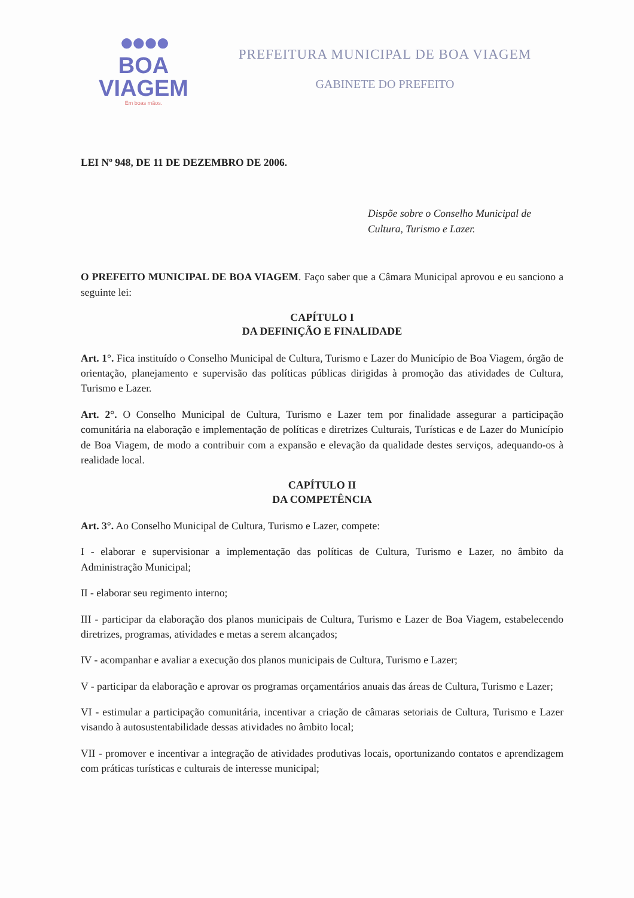●●●●
BOA VIAGEM
Em boas mãos.
PREFEITURA MUNICIPAL DE BOA VIAGEM
GABINETE DO PREFEITO
LEI Nº 948, DE 11 DE DEZEMBRO DE 2006.
Dispõe sobre o Conselho Municipal de Cultura, Turismo e Lazer.
O PREFEITO MUNICIPAL DE BOA VIAGEM. Faço saber que a Câmara Municipal aprovou e eu sanciono a seguinte lei:
CAPÍTULO I
DA DEFINIÇÃO E FINALIDADE
Art. 1°. Fica instituído o Conselho Municipal de Cultura, Turismo e Lazer do Município de Boa Viagem, órgão de orientação, planejamento e supervisão das políticas públicas dirigidas à promoção das atividades de Cultura, Turismo e Lazer.
Art. 2°. O Conselho Municipal de Cultura, Turismo e Lazer tem por finalidade assegurar a participação comunitária na elaboração e implementação de políticas e diretrizes Culturais, Turísticas e de Lazer do Município de Boa Viagem, de modo a contribuir com a expansão e elevação da qualidade destes serviços, adequando-os à realidade local.
CAPÍTULO II
DA COMPETÊNCIA
Art. 3°. Ao Conselho Municipal de Cultura, Turismo e Lazer, compete:
I - elaborar e supervisionar a implementação das políticas de Cultura, Turismo e Lazer, no âmbito da Administração Municipal;
II - elaborar seu regimento interno;
III - participar da elaboração dos planos municipais de Cultura, Turismo e Lazer de Boa Viagem, estabelecendo diretrizes, programas, atividades e metas a serem alcançados;
IV - acompanhar e avaliar a execução dos planos municipais de Cultura, Turismo e Lazer;
V - participar da elaboração e aprovar os programas orçamentários anuais das áreas de Cultura, Turismo e Lazer;
VI - estimular a participação comunitária, incentivar a criação de câmaras setoriais de Cultura, Turismo e Lazer visando à autosustentabilidade dessas atividades no âmbito local;
VII - promover e incentivar a integração de atividades produtivas locais, oportunizando contatos e aprendizagem com práticas turísticas e culturais de interesse municipal;